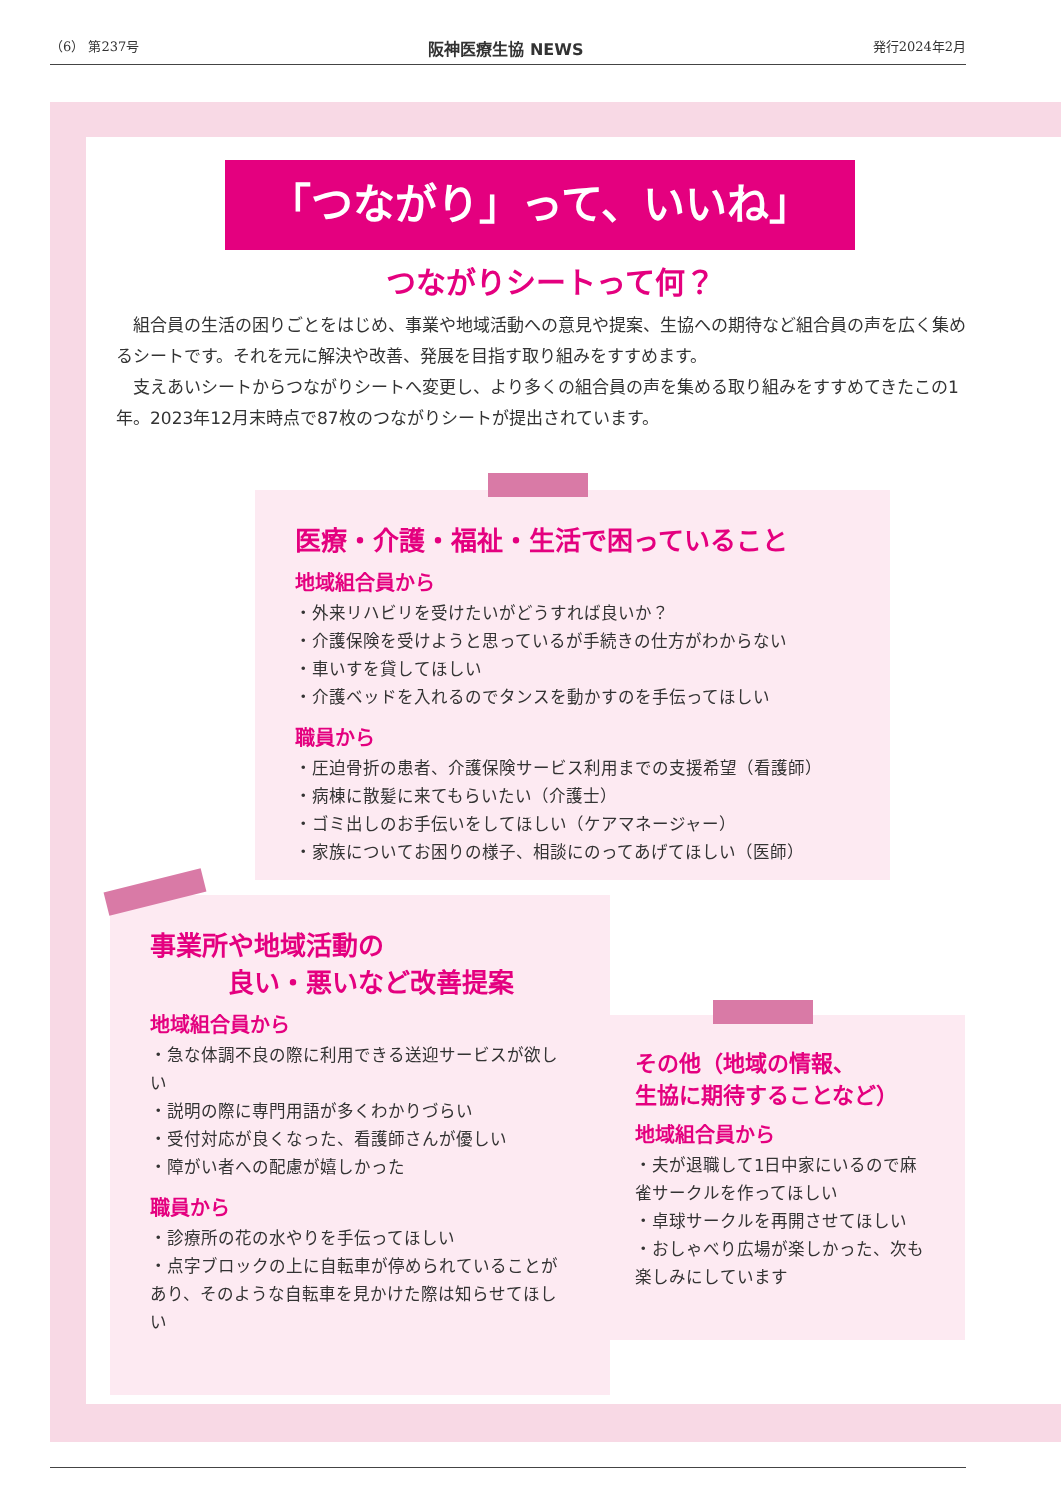（6） 第237号 阪神医療生協 NEWS 発行2024年2月
「つながり」って、いいね」
つながりシートって何？
組合員の生活の困りごとをはじめ、事業や地域活動への意見や提案、生協への期待など組合員の声を広く集めるシートです。それを元に解決や改善、発展を目指す取り組みをすすめます。
支えあいシートからつながりシートへ変更し、より多くの組合員の声を集める取り組みをすすめてきたこの1年。2023年12月末時点で87枚のつながりシートが提出されています。
医療・介護・福祉・生活で困っていること
地域組合員から
・外来リハビリを受けたいがどうすれば良いか？
・介護保険を受けようと思っているが手続きの仕方がわからない
・車いすを貸してほしい
・介護ベッドを入れるのでタンスを動かすのを手伝ってほしい
職員から
・圧迫骨折の患者、介護保険サービス利用までの支援希望（看護師）
・病棟に散髪に来てもらいたい（介護士）
・ゴミ出しのお手伝いをしてほしい（ケアマネージャー）
・家族についてお困りの様子、相談にのってあげてほしい（医師）
事業所や地域活動の
　　　良い・悪いなど改善提案
地域組合員から
・急な体調不良の際に利用できる送迎サービスが欲しい
・説明の際に専門用語が多くわかりづらい
・受付対応が良くなった、看護師さんが優しい
・障がい者への配慮が嬉しかった
職員から
・診療所の花の水やりを手伝ってほしい
・点字ブロックの上に自転車が停められていることがあり、そのような自転車を見かけた際は知らせてほしい
その他（地域の情報、
生協に期待することなど）
地域組合員から
・夫が退職して1日中家にいるので麻雀サークルを作ってほしい
・卓球サークルを再開させてほしい
・おしゃべり広場が楽しかった、次も楽しみにしています